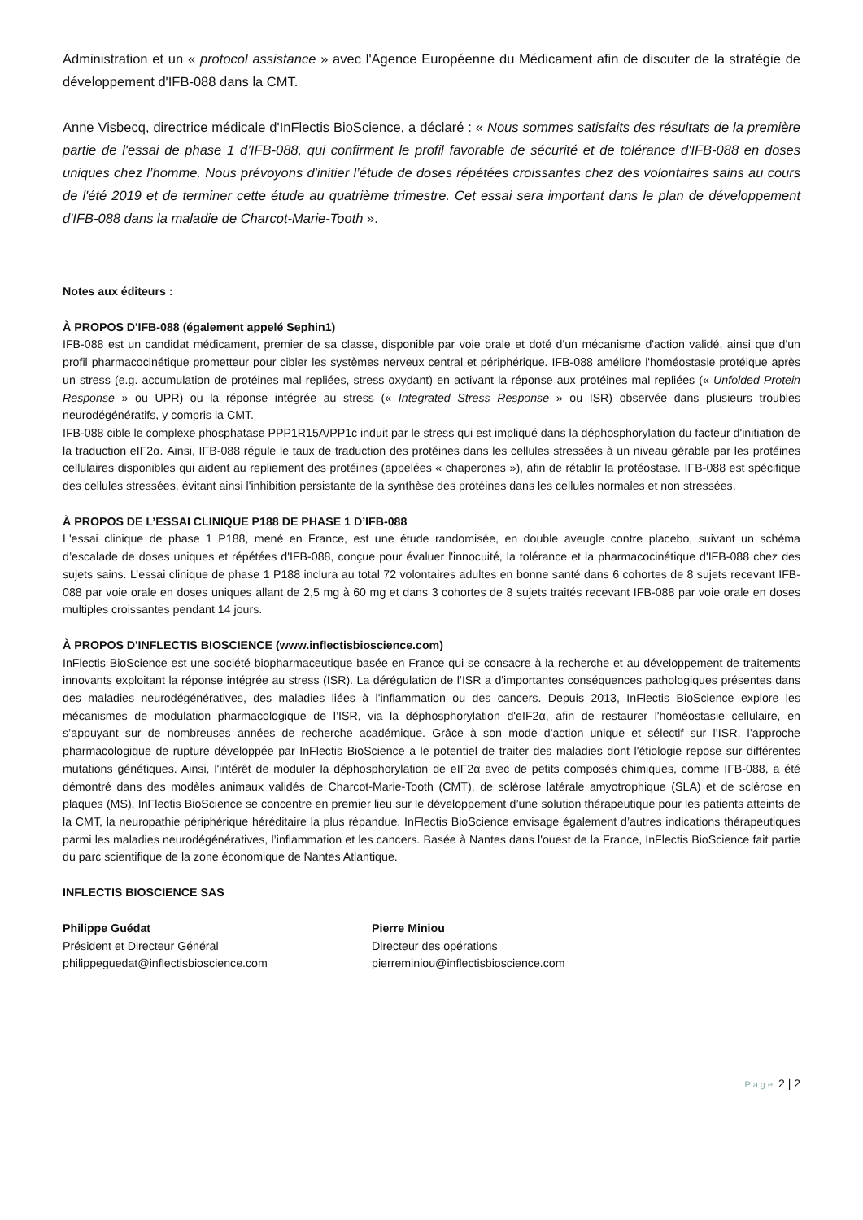Administration et un « protocol assistance » avec l'Agence Européenne du Médicament afin de discuter de la stratégie de développement d'IFB-088 dans la CMT.
Anne Visbecq, directrice médicale d'InFlectis BioScience, a déclaré : « Nous sommes satisfaits des résultats de la première partie de l'essai de phase 1 d’IFB-088, qui confirment le profil favorable de sécurité et de tolérance d'IFB-088 en doses uniques chez l’homme. Nous prévoyons d'initier l’étude de doses répétées croissantes chez des volontaires sains au cours de l'été 2019 et de terminer cette étude au quatrième trimestre. Cet essai sera important dans le plan de développement d'IFB-088 dans la maladie de Charcot-Marie-Tooth ».
Notes aux éditeurs :
À PROPOS D'IFB-088 (également appelé Sephin1)
IFB-088 est un candidat médicament, premier de sa classe, disponible par voie orale et doté d'un mécanisme d'action validé, ainsi que d'un profil pharmacocinétique prometteur pour cibler les systèmes nerveux central et périphérique. IFB-088 améliore l'homéostasie protéique après un stress (e.g. accumulation de protéines mal repliées, stress oxydant) en activant la réponse aux protéines mal repliées (« Unfolded Protein Response » ou UPR) ou la réponse intégrée au stress (« Integrated Stress Response » ou ISR) observée dans plusieurs troubles neurodégénératifs, y compris la CMT.
IFB-088 cible le complexe phosphatase PPP1R15A/PP1c induit par le stress qui est impliqué dans la déphosphorylation du facteur d'initiation de la traduction eIF2α. Ainsi, IFB-088 régule le taux de traduction des protéines dans les cellules stressées à un niveau gérable par les protéines cellulaires disponibles qui aident au repliement des protéines (appelées « chaperones »), afin de rétablir la protéostase. IFB-088 est spécifique des cellules stressées, évitant ainsi l'inhibition persistante de la synthèse des protéines dans les cellules normales et non stressées.
À PROPOS DE L’ESSAI CLINIQUE P188 DE PHASE 1 D’IFB-088
L'essai clinique de phase 1 P188, mené en France, est une étude randomisée, en double aveugle contre placebo, suivant un schéma d’escalade de doses uniques et répétées d'IFB-088, conçue pour évaluer l'innocuité, la tolérance et la pharmacocinétique d'IFB-088 chez des sujets sains. L’essai clinique de phase 1 P188 inclura au total 72 volontaires adultes en bonne santé dans 6 cohortes de 8 sujets recevant IFB-088 par voie orale en doses uniques allant de 2,5 mg à 60 mg et dans 3 cohortes de 8 sujets traités recevant IFB-088 par voie orale en doses multiples croissantes pendant 14 jours.
À PROPOS D'INFLECTIS BIOSCIENCE (www.inflectisbioscience.com)
InFlectis BioScience est une société biopharmaceutique basée en France qui se consacre à la recherche et au développement de traitements innovants exploitant la réponse intégrée au stress (ISR). La dérégulation de l’ISR a d'importantes conséquences pathologiques présentes dans des maladies neurodégénératives, des maladies liées à l'inflammation ou des cancers. Depuis 2013, InFlectis BioScience explore les mécanismes de modulation pharmacologique de l’ISR, via la déphosphorylation d'eIF2α, afin de restaurer l'homéostasie cellulaire, en s’appuyant sur de nombreuses années de recherche académique. Grâce à son mode d'action unique et sélectif sur l’ISR, l’approche pharmacologique de rupture développée par InFlectis BioScience a le potentiel de traiter des maladies dont l'étiologie repose sur différentes mutations génétiques. Ainsi, l'intérêt de moduler la déphosphorylation de eIF2α avec de petits composés chimiques, comme IFB-088, a été démontré dans des modèles animaux validés de Charcot-Marie-Tooth (CMT), de sclérose latérale amyotrophique (SLA) et de sclérose en plaques (MS). InFlectis BioScience se concentre en premier lieu sur le développement d’une solution thérapeutique pour les patients atteints de la CMT, la neuropathie périphérique héréditaire la plus répandue. InFlectis BioScience envisage également d’autres indications thérapeutiques parmi les maladies neurodégénératives, l’inflammation et les cancers. Basée à Nantes dans l'ouest de la France, InFlectis BioScience fait partie du parc scientifique de la zone économique de Nantes Atlantique.
INFLECTIS BIOSCIENCE SAS
Philippe Guédat
Président et Directeur Général
philippeguedat@inflectisbioscience.com
Pierre Miniou
Directeur des opérations
pierreminiou@inflectisbioscience.com
Page 2 | 2